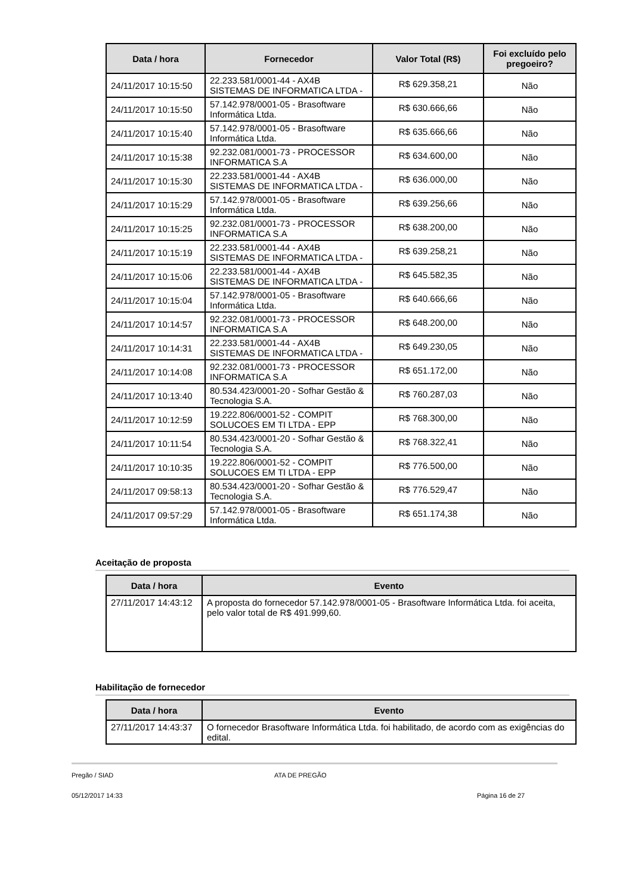| Data / hora | Fornecedor | Valor Total (R$) | Foi excluído pelo pregoeiro? |
| --- | --- | --- | --- |
| 24/11/2017 10:15:50 | 22.233.581/0001-44 - AX4B SISTEMAS DE INFORMATICA LTDA - | R$ 629.358,21 | Não |
| 24/11/2017 10:15:50 | 57.142.978/0001-05 - Brasoftware Informática Ltda. | R$ 630.666,66 | Não |
| 24/11/2017 10:15:40 | 57.142.978/0001-05 - Brasoftware Informática Ltda. | R$ 635.666,66 | Não |
| 24/11/2017 10:15:38 | 92.232.081/0001-73 - PROCESSOR INFORMATICA S.A | R$ 634.600,00 | Não |
| 24/11/2017 10:15:30 | 22.233.581/0001-44 - AX4B SISTEMAS DE INFORMATICA LTDA - | R$ 636.000,00 | Não |
| 24/11/2017 10:15:29 | 57.142.978/0001-05 - Brasoftware Informática Ltda. | R$ 639.256,66 | Não |
| 24/11/2017 10:15:25 | 92.232.081/0001-73 - PROCESSOR INFORMATICA S.A | R$ 638.200,00 | Não |
| 24/11/2017 10:15:19 | 22.233.581/0001-44 - AX4B SISTEMAS DE INFORMATICA LTDA - | R$ 639.258,21 | Não |
| 24/11/2017 10:15:06 | 22.233.581/0001-44 - AX4B SISTEMAS DE INFORMATICA LTDA - | R$ 645.582,35 | Não |
| 24/11/2017 10:15:04 | 57.142.978/0001-05 - Brasoftware Informática Ltda. | R$ 640.666,66 | Não |
| 24/11/2017 10:14:57 | 92.232.081/0001-73 - PROCESSOR INFORMATICA S.A | R$ 648.200,00 | Não |
| 24/11/2017 10:14:31 | 22.233.581/0001-44 - AX4B SISTEMAS DE INFORMATICA LTDA - | R$ 649.230,05 | Não |
| 24/11/2017 10:14:08 | 92.232.081/0001-73 - PROCESSOR INFORMATICA S.A | R$ 651.172,00 | Não |
| 24/11/2017 10:13:40 | 80.534.423/0001-20 - Sofhar Gestão & Tecnologia S.A. | R$ 760.287,03 | Não |
| 24/11/2017 10:12:59 | 19.222.806/0001-52 - COMPIT SOLUCOES EM TI LTDA - EPP | R$ 768.300,00 | Não |
| 24/11/2017 10:11:54 | 80.534.423/0001-20 - Sofhar Gestão & Tecnologia S.A. | R$ 768.322,41 | Não |
| 24/11/2017 10:10:35 | 19.222.806/0001-52 - COMPIT SOLUCOES EM TI LTDA - EPP | R$ 776.500,00 | Não |
| 24/11/2017 09:58:13 | 80.534.423/0001-20 - Sofhar Gestão & Tecnologia S.A. | R$ 776.529,47 | Não |
| 24/11/2017 09:57:29 | 57.142.978/0001-05 - Brasoftware Informática Ltda. | R$ 651.174,38 | Não |
Aceitação de proposta
| Data / hora | Evento |
| --- | --- |
| 27/11/2017 14:43:12 | A proposta do fornecedor 57.142.978/0001-05 - Brasoftware Informática Ltda. foi aceita, pelo valor total de R$ 491.999,60. |
Habilitação de fornecedor
| Data / hora | Evento |
| --- | --- |
| 27/11/2017 14:43:37 | O fornecedor Brasoftware Informática Ltda. foi habilitado, de acordo com as exigências do edital. |
Pregão / SIAD ATA DE PREGÃO
05/12/2017 14:33 Página 16 de 27